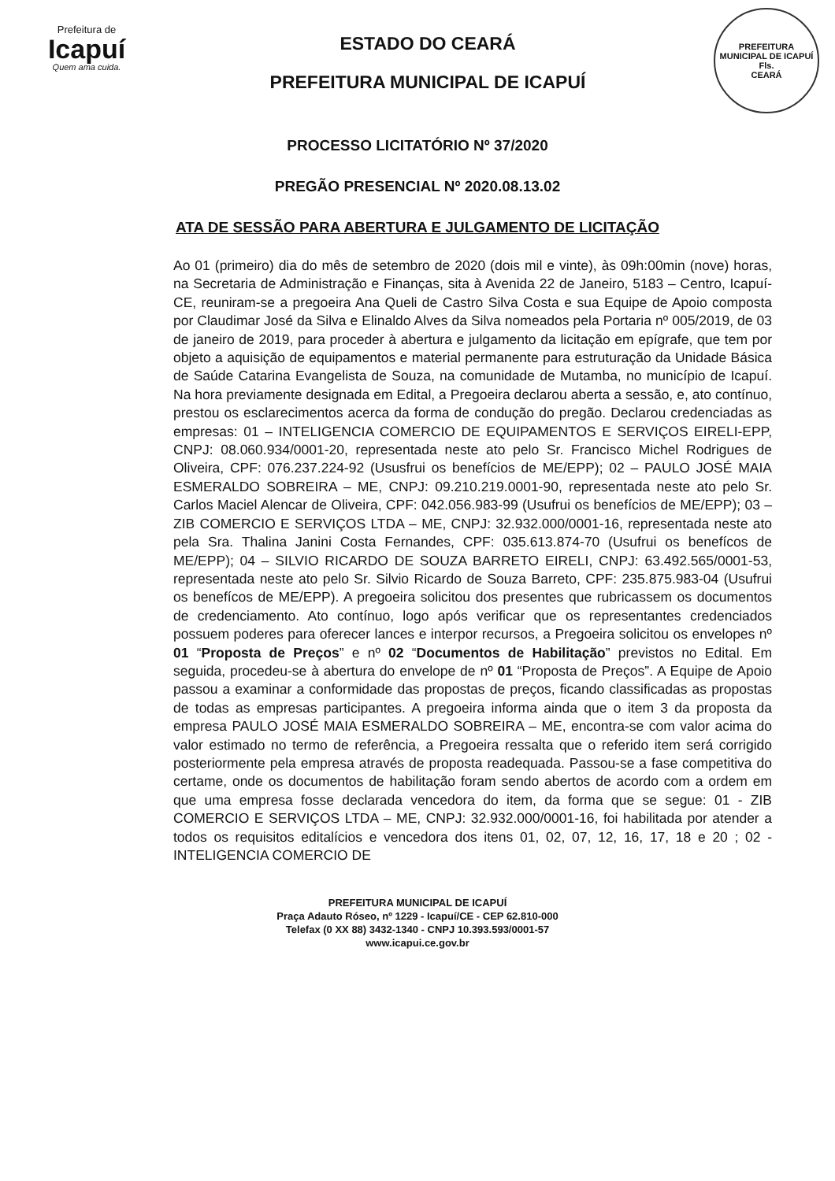Prefeitura de
Icapuí
Quem ama cuida.
ESTADO DO CEARÁ
PREFEITURA MUNICIPAL DE ICAPUÍ
PREFEITURA MUNICIPAL DE ICAPUÍ
Fls.
CEARÁ
PROCESSO LICITATÓRIO Nº 37/2020
PREGÃO PRESENCIAL Nº 2020.08.13.02
ATA DE SESSÃO PARA ABERTURA E JULGAMENTO DE LICITAÇÃO
Ao 01 (primeiro) dia do mês de setembro de 2020 (dois mil e vinte), às 09h:00min (nove) horas, na Secretaria de Administração e Finanças, sita à Avenida 22 de Janeiro, 5183 – Centro, Icapuí-CE, reuniram-se a pregoeira Ana Queli de Castro Silva Costa e sua Equipe de Apoio composta por Claudimar José da Silva e Elinaldo Alves da Silva nomeados pela Portaria nº 005/2019, de 03 de janeiro de 2019, para proceder à abertura e julgamento da licitação em epígrafe, que tem por objeto a aquisição de equipamentos e material permanente para estruturação da Unidade Básica de Saúde Catarina Evangelista de Souza, na comunidade de Mutamba, no município de Icapuí. Na hora previamente designada em Edital, a Pregoeira declarou aberta a sessão, e, ato contínuo, prestou os esclarecimentos acerca da forma de condução do pregão. Declarou credenciadas as empresas: 01 – INTELIGENCIA COMERCIO DE EQUIPAMENTOS E SERVIÇOS EIRELI-EPP, CNPJ: 08.060.934/0001-20, representada neste ato pelo Sr. Francisco Michel Rodrigues de Oliveira, CPF: 076.237.224-92 (Ususfrui os benefícios de ME/EPP); 02 – PAULO JOSÉ MAIA ESMERALDO SOBREIRA – ME, CNPJ: 09.210.219.0001-90, representada neste ato pelo Sr. Carlos Maciel Alencar de Oliveira, CPF: 042.056.983-99 (Usufrui os benefícios de ME/EPP); 03 – ZIB COMERCIO E SERVIÇOS LTDA – ME, CNPJ: 32.932.000/0001-16, representada neste ato pela Sra. Thalina Janini Costa Fernandes, CPF: 035.613.874-70 (Usufrui os benefícos de ME/EPP); 04 – SILVIO RICARDO DE SOUZA BARRETO EIRELI, CNPJ: 63.492.565/0001-53, representada neste ato pelo Sr. Silvio Ricardo de Souza Barreto, CPF: 235.875.983-04 (Usufrui os benefícos de ME/EPP). A pregoeira solicitou dos presentes que rubricassem os documentos de credenciamento. Ato contínuo, logo após verificar que os representantes credenciados possuem poderes para oferecer lances e interpor recursos, a Pregoeira solicitou os envelopes nº 01 “Proposta de Preços” e nº 02 “Documentos de Habilitação” previstos no Edital. Em seguida, procedeu-se à abertura do envelope de nº 01 “Proposta de Preços”. A Equipe de Apoio passou a examinar a conformidade das propostas de preços, ficando classificadas as propostas de todas as empresas participantes. A pregoeira informa ainda que o item 3 da proposta da empresa PAULO JOSÉ MAIA ESMERALDO SOBREIRA – ME, encontra-se com valor acima do valor estimado no termo de referência, a Pregoeira ressalta que o referido item será corrigido posteriormente pela empresa através de proposta readequada. Passou-se a fase competitiva do certame, onde os documentos de habilitação foram sendo abertos de acordo com a ordem em que uma empresa fosse declarada vencedora do item, da forma que se segue: 01 - ZIB COMERCIO E SERVIÇOS LTDA – ME, CNPJ: 32.932.000/0001-16, foi habilitada por atender a todos os requisitos editalícios e vencedora dos itens 01, 02, 07, 12, 16, 17, 18 e 20 ; 02 - INTELIGENCIA COMERCIO DE
PREFEITURA MUNICIPAL DE ICAPUÍ
Praça Adauto Róseo, nº 1229 - Icapuí/CE - CEP 62.810-000
Telefax (0 XX 88) 3432-1340 - CNPJ 10.393.593/0001-57
www.icapui.ce.gov.br